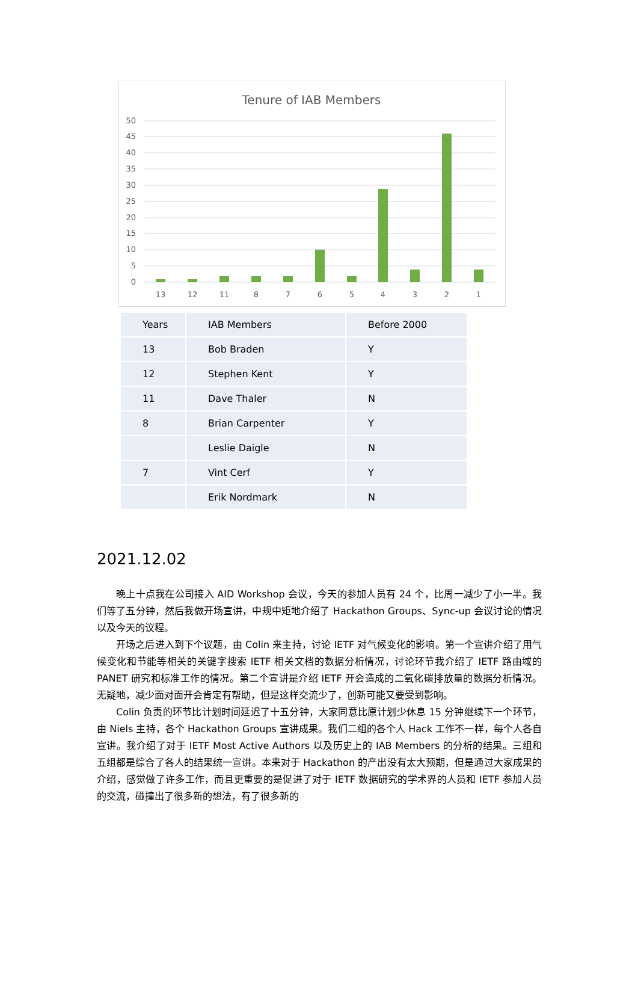Tenure of IAB Members
50
45
40
35
30
25
20
15
10
5
0
13
12
11
8
7
6
5
4
3
2
1
| Years | IAB Members | Before 2000 |
| 13 | Bob Braden | Y |
| 12 | Stephen Kent | Y |
| 11 | Dave Thaler | N |
| 8 | Brian Carpenter | Y |
| | Leslie Daigle | N |
| 7 | Vint Cerf | Y |
| | Erik Nordmark | N |
2021.12.02
晚上十点我在公司接入 AID Workshop 会议，今天的参加人员有 24 个，比周一减少了小一半。我们等了五分钟，然后我做开场宣讲，中规中矩地介绍了 Hackathon Groups、Sync-up 会议讨论的情况以及今天的议程。
开场之后进入到下个议题，由 Colin 来主持，讨论 IETF 对气候变化的影响。第一个宣讲介绍了用气候变化和节能等相关的关键字搜索 IETF 相关文档的数据分析情况，讨论环节我介绍了 IETF 路由域的 PANET 研究和标准工作的情况。第二个宣讲是介绍 IETF 开会造成的二氧化碳排放量的数据分析情况。无疑地，减少面对面开会肯定有帮助，但是这样交流少了，创新可能又要受到影响。
Colin 负责的环节比计划时间延迟了十五分钟，大家同意比原计划少休息 15 分钟继续下一个环节，由 Niels 主持，各个 Hackathon Groups 宣讲成果。我们二组的各个人 Hack 工作不一样，每个人各自宣讲。我介绍了对于 IETF Most Active Authors 以及历史上的 IAB Members 的分析的结果。三组和五组都是综合了各人的结果统一宣讲。本来对于 Hackathon 的产出没有太大预期，但是通过大家成果的介绍，感觉做了许多工作，而且更重要的是促进了对于 IETF 数据研究的学术界的人员和 IETF 参加人员的交流，碰撞出了很多新的想法，有了很多新的